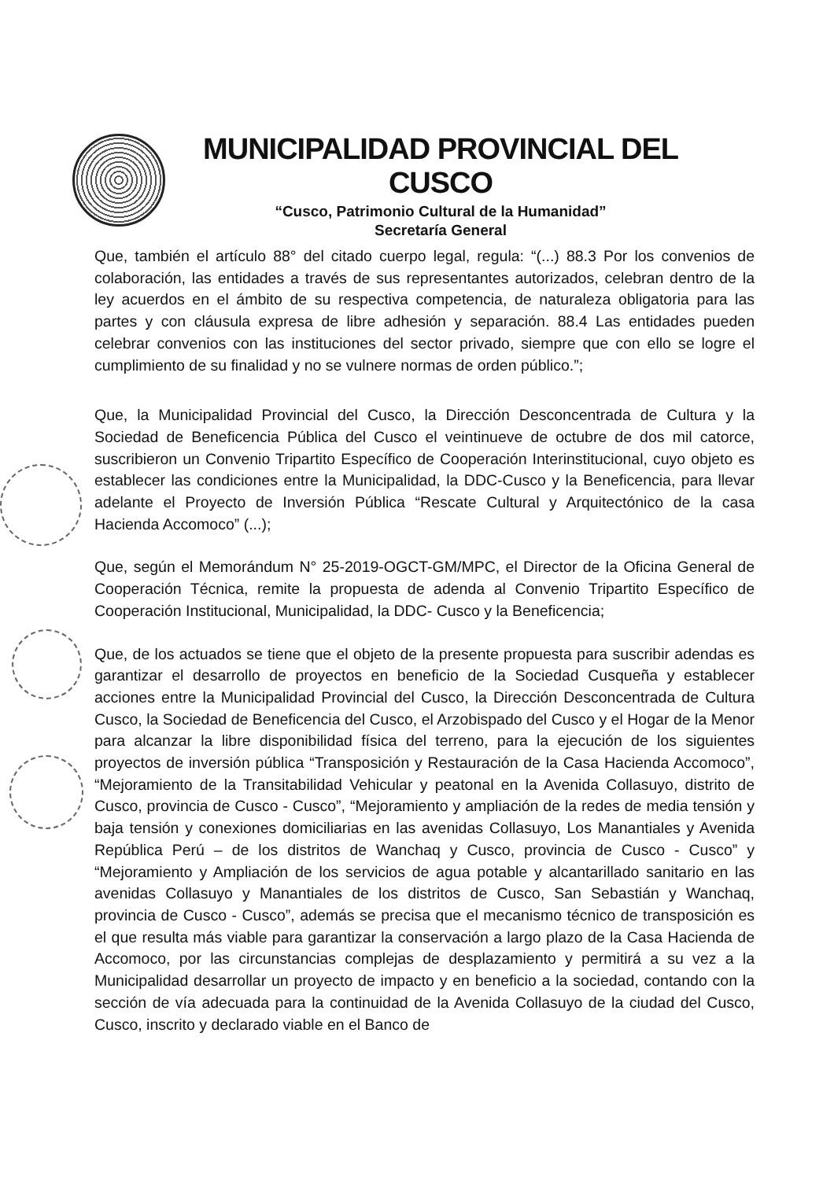MUNICIPALIDAD PROVINCIAL DEL CUSCO
“Cusco, Patrimonio Cultural de la Humanidad”
Secretaría General
Que, también el artículo 88° del citado cuerpo legal, regula: “(...) 88.3 Por los convenios de colaboración, las entidades a través de sus representantes autorizados, celebran dentro de la ley acuerdos en el ámbito de su respectiva competencia, de naturaleza obligatoria para las partes y con cláusula expresa de libre adhesión y separación. 88.4 Las entidades pueden celebrar convenios con las instituciones del sector privado, siempre que con ello se logre el cumplimiento de su finalidad y no se vulnere normas de orden público.”;
Que, la Municipalidad Provincial del Cusco, la Dirección Desconcentrada de Cultura y la Sociedad de Beneficencia Pública del Cusco el veintinueve de octubre de dos mil catorce, suscribieron un Convenio Tripartito Específico de Cooperación Interinstitucional, cuyo objeto es establecer las condiciones entre la Municipalidad, la DDC-Cusco y la Beneficencia, para llevar adelante el Proyecto de Inversión Pública “Rescate Cultural y Arquitectónico de la casa Hacienda Accomoco” (...);
Que, según el Memorándum N° 25-2019-OGCT-GM/MPC, el Director de la Oficina General de Cooperación Técnica, remite la propuesta de adenda al Convenio Tripartito Específico de Cooperación Institucional, Municipalidad, la DDC- Cusco y la Beneficencia;
Que, de los actuados se tiene que el objeto de la presente propuesta para suscribir adendas es garantizar el desarrollo de proyectos en beneficio de la Sociedad Cusqueña y establecer acciones entre la Municipalidad Provincial del Cusco, la Dirección Desconcentrada de Cultura Cusco, la Sociedad de Beneficencia del Cusco, el Arzobispado del Cusco y el Hogar de la Menor para alcanzar la libre disponibilidad física del terreno, para la ejecución de los siguientes proyectos de inversión pública “Transposición y Restauración de la Casa Hacienda Accomoco”, “Mejoramiento de la Transitabilidad Vehicular y peatonal en la Avenida Collasuyo, distrito de Cusco, provincia de Cusco - Cusco”, “Mejoramiento y ampliación de la redes de media tensión y baja tensión y conexiones domiciliarias en las avenidas Collasuyo, Los Manantiales y Avenida República Perú – de los distritos de Wanchaq y Cusco, provincia de Cusco - Cusco” y “Mejoramiento y Ampliación de los servicios de agua potable y alcantarillado sanitario en las avenidas Collasuyo y Manantiales de los distritos de Cusco, San Sebastián y Wanchaq, provincia de Cusco - Cusco”, además se precisa que el mecanismo técnico de transposición es el que resulta más viable para garantizar la conservación a largo plazo de la Casa Hacienda de Accomoco, por las circunstancias complejas de desplazamiento y permitirá a su vez a la Municipalidad desarrollar un proyecto de impacto y en beneficio a la sociedad, contando con la sección de vía adecuada para la continuidad de la Avenida Collasuyo de la ciudad del Cusco, Cusco, inscrito y declarado viable en el Banco de